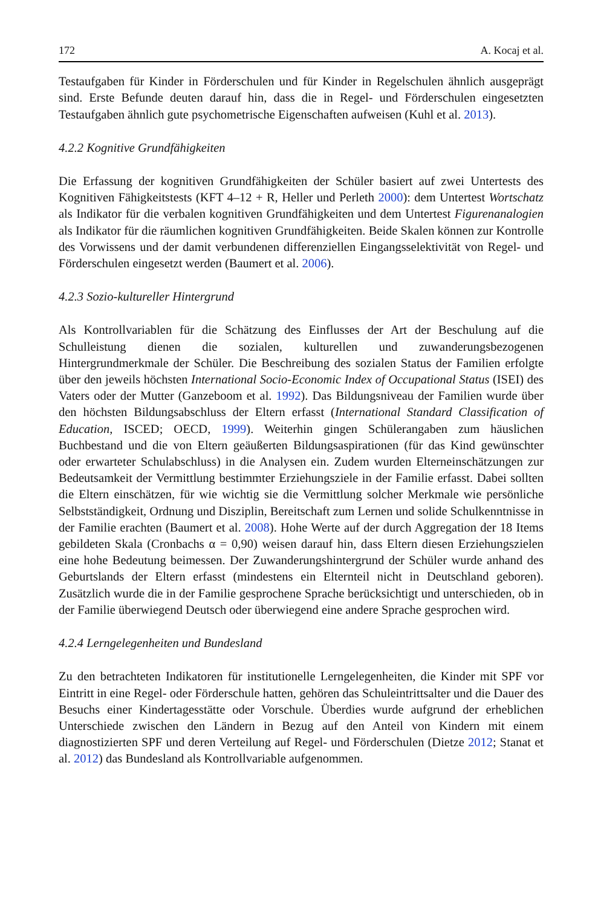172 A. Kocaj et al.
Testaufgaben für Kinder in Förderschulen und für Kinder in Regelschulen ähnlich ausgeprägt sind. Erste Befunde deuten darauf hin, dass die in Regel- und Förderschulen eingesetzten Testaufgaben ähnlich gute psychometrische Eigenschaften aufweisen (Kuhl et al. 2013).
4.2.2 Kognitive Grundfähigkeiten
Die Erfassung der kognitiven Grundfähigkeiten der Schüler basiert auf zwei Untertests des Kognitiven Fähigkeitstests (KFT 4–12 + R, Heller und Perleth 2000): dem Untertest Wortschatz als Indikator für die verbalen kognitiven Grundfähigkeiten und dem Untertest Figurenanalogien als Indikator für die räumlichen kognitiven Grundfähigkeiten. Beide Skalen können zur Kontrolle des Vorwissens und der damit verbundenen differenziellen Eingangsselektivität von Regel- und Förderschulen eingesetzt werden (Baumert et al. 2006).
4.2.3 Sozio-kultureller Hintergrund
Als Kontrollvariablen für die Schätzung des Einflusses der Art der Beschulung auf die Schulleistung dienen die sozialen, kulturellen und zuwanderungsbezogenen Hintergrundmerkmale der Schüler. Die Beschreibung des sozialen Status der Familien erfolgte über den jeweils höchsten International Socio-Economic Index of Occupational Status (ISEI) des Vaters oder der Mutter (Ganzeboom et al. 1992). Das Bildungsniveau der Familien wurde über den höchsten Bildungsabschluss der Eltern erfasst (International Standard Classification of Education, ISCED; OECD, 1999). Weiterhin gingen Schülerangaben zum häuslichen Buchbestand und die von Eltern geäußerten Bildungsaspirationen (für das Kind gewünschter oder erwarteter Schulabschluss) in die Analysen ein. Zudem wurden Elterneinschätzungen zur Bedeutsamkeit der Vermittlung bestimmter Erziehungsziele in der Familie erfasst. Dabei sollten die Eltern einschätzen, für wie wichtig sie die Vermittlung solcher Merkmale wie persönliche Selbstständigkeit, Ordnung und Disziplin, Bereitschaft zum Lernen und solide Schulkenntnisse in der Familie erachten (Baumert et al. 2008). Hohe Werte auf der durch Aggregation der 18 Items gebildeten Skala (Cronbachs α = 0,90) weisen darauf hin, dass Eltern diesen Erziehungszielen eine hohe Bedeutung beimessen. Der Zuwanderungshintergrund der Schüler wurde anhand des Geburtslands der Eltern erfasst (mindestens ein Elternteil nicht in Deutschland geboren). Zusätzlich wurde die in der Familie gesprochene Sprache berücksichtigt und unterschieden, ob in der Familie überwiegend Deutsch oder überwiegend eine andere Sprache gesprochen wird.
4.2.4 Lerngelegenheiten und Bundesland
Zu den betrachteten Indikatoren für institutionelle Lerngelegenheiten, die Kinder mit SPF vor Eintritt in eine Regel- oder Förderschule hatten, gehören das Schuleintrittsalter und die Dauer des Besuchs einer Kindertagesstätte oder Vorschule. Überdies wurde aufgrund der erheblichen Unterschiede zwischen den Ländern in Bezug auf den Anteil von Kindern mit einem diagnostizierten SPF und deren Verteilung auf Regel- und Förderschulen (Dietze 2012; Stanat et al. 2012) das Bundesland als Kontrollvariable aufgenommen.